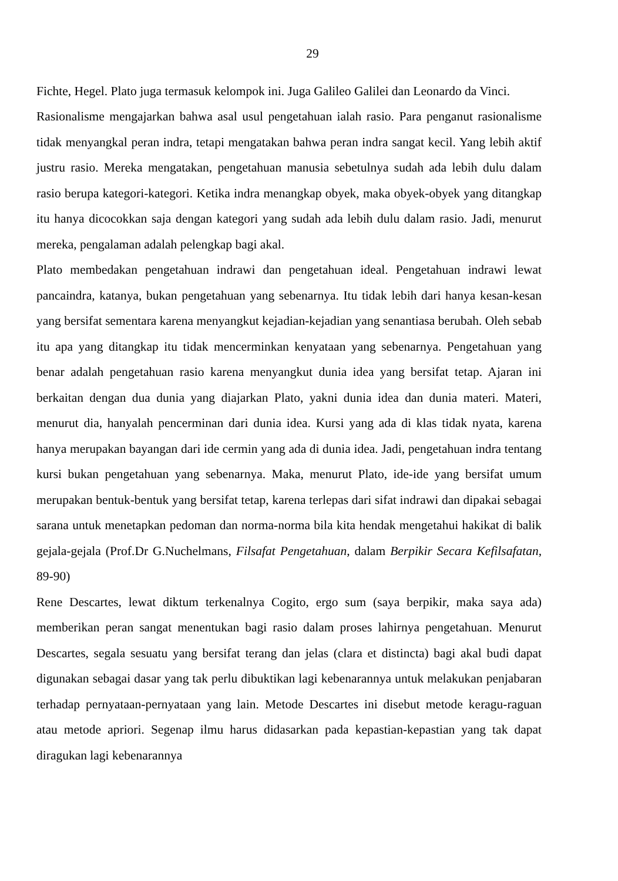29
Fichte, Hegel. Plato juga termasuk kelompok ini. Juga Galileo Galilei dan Leonardo da Vinci.
Rasionalisme mengajarkan bahwa asal usul pengetahuan ialah rasio. Para penganut rasionalisme tidak menyangkal peran indra, tetapi mengatakan bahwa peran indra sangat kecil. Yang lebih aktif justru rasio. Mereka mengatakan, pengetahuan manusia sebetulnya sudah ada lebih dulu dalam rasio berupa kategori-kategori. Ketika indra menangkap obyek, maka obyek-obyek yang ditangkap itu hanya dicocokkan saja dengan kategori yang sudah ada lebih dulu dalam rasio. Jadi, menurut mereka, pengalaman adalah pelengkap bagi akal.
Plato membedakan pengetahuan indrawi dan pengetahuan ideal. Pengetahuan indrawi lewat pancaindra, katanya, bukan pengetahuan yang sebenarnya. Itu tidak lebih dari hanya kesan-kesan yang bersifat sementara karena menyangkut kejadian-kejadian yang senantiasa berubah. Oleh sebab itu apa yang ditangkap itu tidak mencerminkan kenyataan yang sebenarnya. Pengetahuan yang benar adalah pengetahuan rasio karena menyangkut dunia idea yang bersifat tetap. Ajaran ini berkaitan dengan dua dunia yang diajarkan Plato, yakni dunia idea dan dunia materi. Materi, menurut dia, hanyalah pencerminan dari dunia idea. Kursi yang ada di klas tidak nyata, karena hanya merupakan bayangan dari ide cermin yang ada di dunia idea. Jadi, pengetahuan indra tentang kursi bukan pengetahuan yang sebenarnya. Maka, menurut Plato, ide-ide yang bersifat umum merupakan bentuk-bentuk yang bersifat tetap, karena terlepas dari sifat indrawi dan dipakai sebagai sarana untuk menetapkan pedoman dan norma-norma bila kita hendak mengetahui hakikat di balik gejala-gejala (Prof.Dr G.Nuchelmans, Filsafat Pengetahuan, dalam Berpikir Secara Kefilsafatan, 89-90)
Rene Descartes, lewat diktum terkenalnya Cogito, ergo sum (saya berpikir, maka saya ada) memberikan peran sangat menentukan bagi rasio dalam proses lahirnya pengetahuan. Menurut Descartes, segala sesuatu yang bersifat terang dan jelas (clara et distincta) bagi akal budi dapat digunakan sebagai dasar yang tak perlu dibuktikan lagi kebenarannya untuk melakukan penjabaran terhadap pernyataan-pernyataan yang lain. Metode Descartes ini disebut metode keragu-raguan atau metode apriori. Segenap ilmu harus didasarkan pada kepastian-kepastian yang tak dapat diragukan lagi kebenarannya